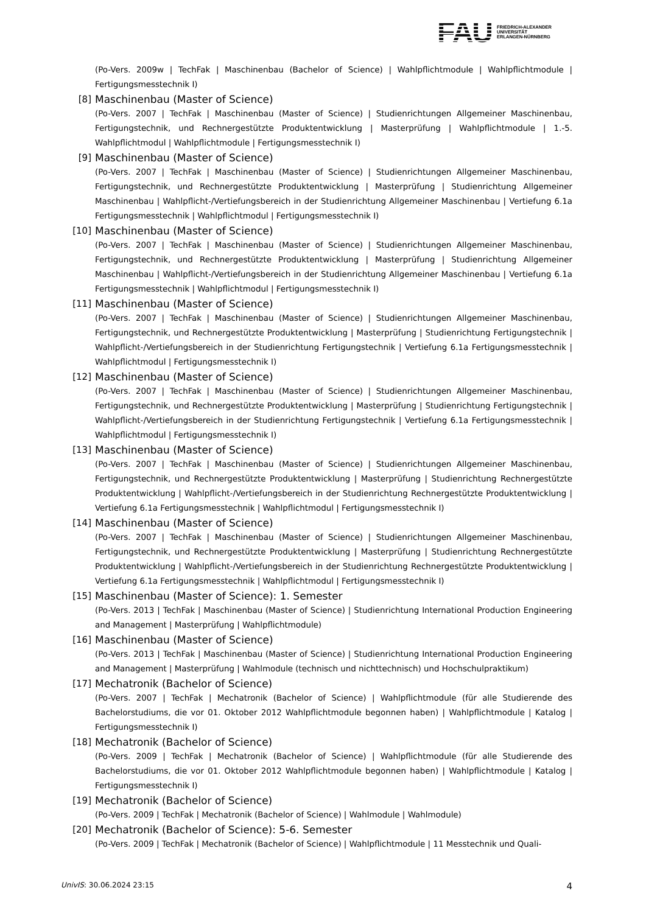FAU
FRIEDRICH-ALEXANDER
UNIVERSITÄT
ERLANGEN-NÜRNBERG
(Po-Vers. 2009w | TechFak | Maschinenbau (Bachelor of Science) | Wahlpflichtmodule | Wahlpflichtmodule | Fertigungsmesstechnik I)
[8] Maschinenbau (Master of Science)
(Po-Vers. 2007 | TechFak | Maschinenbau (Master of Science) | Studienrichtungen Allgemeiner Maschinenbau, Fertigungstechnik, und Rechnergestützte Produktentwicklung | Masterprüfung | Wahlpflichtmodule | 1.-5. Wahlpflichtmodul | Wahlpflichtmodule | Fertigungsmesstechnik I)
[9] Maschinenbau (Master of Science)
(Po-Vers. 2007 | TechFak | Maschinenbau (Master of Science) | Studienrichtungen Allgemeiner Maschinenbau, Fertigungstechnik, und Rechnergestützte Produktentwicklung | Masterprüfung | Studienrichtung Allgemeiner Maschinenbau | Wahlpflicht-/Vertiefungsbereich in der Studienrichtung Allgemeiner Maschinenbau | Vertiefung 6.1a Fertigungsmesstechnik | Wahlpflichtmodul | Fertigungsmesstechnik I)
[10] Maschinenbau (Master of Science)
(Po-Vers. 2007 | TechFak | Maschinenbau (Master of Science) | Studienrichtungen Allgemeiner Maschinenbau, Fertigungstechnik, und Rechnergestützte Produktentwicklung | Masterprüfung | Studienrichtung Allgemeiner Maschinenbau | Wahlpflicht-/Vertiefungsbereich in der Studienrichtung Allgemeiner Maschinenbau | Vertiefung 6.1a Fertigungsmesstechnik | Wahlpflichtmodul | Fertigungsmesstechnik I)
[11] Maschinenbau (Master of Science)
(Po-Vers. 2007 | TechFak | Maschinenbau (Master of Science) | Studienrichtungen Allgemeiner Maschinenbau, Fertigungstechnik, und Rechnergestützte Produktentwicklung | Masterprüfung | Studienrichtung Fertigungstechnik | Wahlpflicht-/Vertiefungsbereich in der Studienrichtung Fertigungstechnik | Vertiefung 6.1a Fertigungsmesstechnik | Wahlpflichtmodul | Fertigungsmesstechnik I)
[12] Maschinenbau (Master of Science)
(Po-Vers. 2007 | TechFak | Maschinenbau (Master of Science) | Studienrichtungen Allgemeiner Maschinenbau, Fertigungstechnik, und Rechnergestützte Produktentwicklung | Masterprüfung | Studienrichtung Fertigungstechnik | Wahlpflicht-/Vertiefungsbereich in der Studienrichtung Fertigungstechnik | Vertiefung 6.1a Fertigungsmesstechnik | Wahlpflichtmodul | Fertigungsmesstechnik I)
[13] Maschinenbau (Master of Science)
(Po-Vers. 2007 | TechFak | Maschinenbau (Master of Science) | Studienrichtungen Allgemeiner Maschinenbau, Fertigungstechnik, und Rechnergestützte Produktentwicklung | Masterprüfung | Studienrichtung Rechnergestützte Produktentwicklung | Wahlpflicht-/Vertiefungsbereich in der Studienrichtung Rechnergestützte Produktentwicklung | Vertiefung 6.1a Fertigungsmesstechnik | Wahlpflichtmodul | Fertigungsmesstechnik I)
[14] Maschinenbau (Master of Science)
(Po-Vers. 2007 | TechFak | Maschinenbau (Master of Science) | Studienrichtungen Allgemeiner Maschinenbau, Fertigungstechnik, und Rechnergestützte Produktentwicklung | Masterprüfung | Studienrichtung Rechnergestützte Produktentwicklung | Wahlpflicht-/Vertiefungsbereich in der Studienrichtung Rechnergestützte Produktentwicklung | Vertiefung 6.1a Fertigungsmesstechnik | Wahlpflichtmodul | Fertigungsmesstechnik I)
[15] Maschinenbau (Master of Science): 1. Semester
(Po-Vers. 2013 | TechFak | Maschinenbau (Master of Science) | Studienrichtung International Production Engineering and Management | Masterprüfung | Wahlpflichtmodule)
[16] Maschinenbau (Master of Science)
(Po-Vers. 2013 | TechFak | Maschinenbau (Master of Science) | Studienrichtung International Production Engineering and Management | Masterprüfung | Wahlmodule (technisch und nichttechnisch) und Hochschulpraktikum)
[17] Mechatronik (Bachelor of Science)
(Po-Vers. 2007 | TechFak | Mechatronik (Bachelor of Science) | Wahlpflichtmodule (für alle Studierende des Bachelorstudiums, die vor 01. Oktober 2012 Wahlpflichtmodule begonnen haben) | Wahlpflichtmodule | Katalog | Fertigungsmesstechnik I)
[18] Mechatronik (Bachelor of Science)
(Po-Vers. 2009 | TechFak | Mechatronik (Bachelor of Science) | Wahlpflichtmodule (für alle Studierende des Bachelorstudiums, die vor 01. Oktober 2012 Wahlpflichtmodule begonnen haben) | Wahlpflichtmodule | Katalog | Fertigungsmesstechnik I)
[19] Mechatronik (Bachelor of Science)
(Po-Vers. 2009 | TechFak | Mechatronik (Bachelor of Science) | Wahlmodule | Wahlmodule)
[20] Mechatronik (Bachelor of Science): 5-6. Semester
(Po-Vers. 2009 | TechFak | Mechatronik (Bachelor of Science) | Wahlpflichtmodule | 11 Messtechnik und Quali-
UnivIS: 30.06.2024 23:15 4